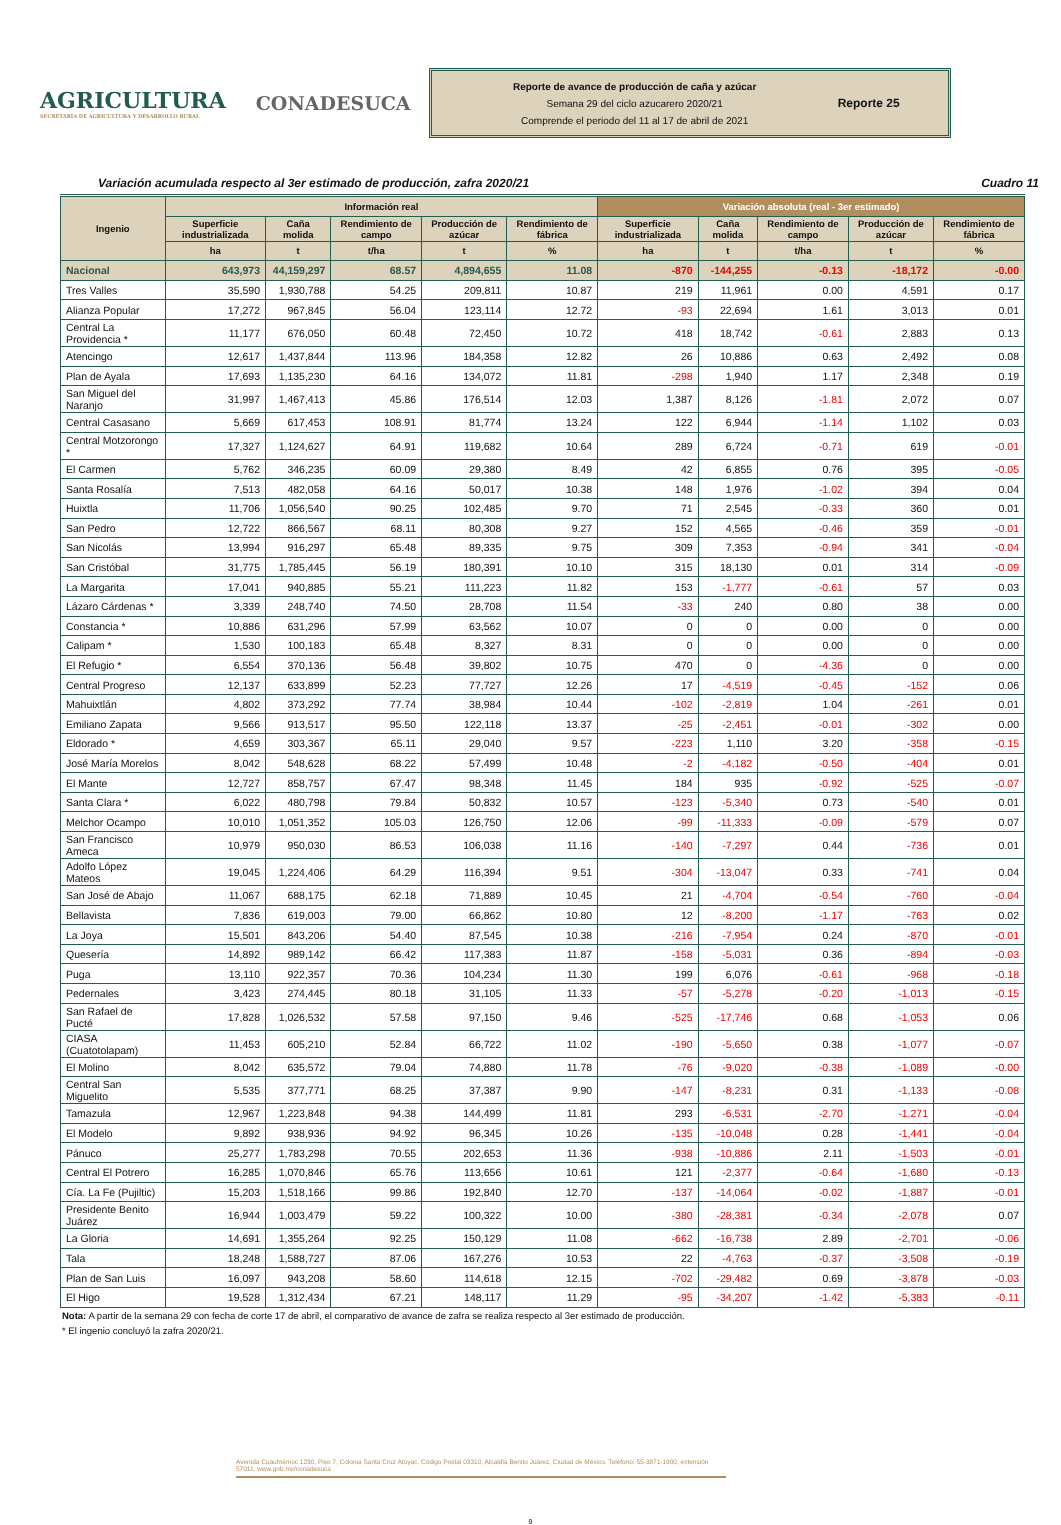AGRICULTURA
SECRETARÍA DE AGRICULTURA Y DESARROLLO RURAL
CONADESUCA
Reporte de avance de producción de caña y azúcar
Semana 29 del ciclo azucarero 2020/21
Comprende el periodo del 11 al 17 de abril de 2021
Reporte 25
Variación acumulada respecto al 3er estimado de producción, zafra 2020/21 Cuadro 11
| Ingenio | Información real | | | | | Variación absoluta (real - 3er estimado) | | | | |
| --- | --- | --- | --- | --- | --- | --- | --- | --- | --- | --- |
| | Superficie industrializada | Caña molida | Rendimiento de campo | Producción de azúcar | Rendimiento de fábrica | Superficie industrializada | Caña molida | Rendimiento de campo | Producción de azúcar | Rendimiento de fábrica |
| | ha | t | t/ha | t | % | ha | t | t/ha | t | % |
| Nacional | 643,973 | 44,159,297 | 68.57 | 4,894,655 | 11.08 | -870 | -144,255 | -0.13 | -18,172 | -0.00 |
| Tres Valles | 35,590 | 1,930,788 | 54.25 | 209,811 | 10.87 | 219 | 11,961 | 0.00 | 4,591 | 0.17 |
| Alianza Popular | 17,272 | 967,845 | 56.04 | 123,114 | 12.72 | -93 | 22,694 | 1.61 | 3,013 | 0.01 |
| Central La Providencia * | 11,177 | 676,050 | 60.48 | 72,450 | 10.72 | 418 | 18,742 | -0.61 | 2,883 | 0.13 |
| Atencingo | 12,617 | 1,437,844 | 113.96 | 184,358 | 12.82 | 26 | 10,886 | 0.63 | 2,492 | 0.08 |
| Plan de Ayala | 17,693 | 1,135,230 | 64.16 | 134,072 | 11.81 | -298 | 1,940 | 1.17 | 2,348 | 0.19 |
| San Miguel del Naranjo | 31,997 | 1,467,413 | 45.86 | 176,514 | 12.03 | 1,387 | 8,126 | -1.81 | 2,072 | 0.07 |
| Central Casasano | 5,669 | 617,453 | 108.91 | 81,774 | 13.24 | 122 | 6,944 | -1.14 | 1,102 | 0.03 |
| Central Motzorongo * | 17,327 | 1,124,627 | 64.91 | 119,682 | 10.64 | 289 | 6,724 | -0.71 | 619 | -0.01 |
| El Carmen | 5,762 | 346,235 | 60.09 | 29,380 | 8.49 | 42 | 6,855 | 0.76 | 395 | -0.05 |
| Santa Rosalía | 7,513 | 482,058 | 64.16 | 50,017 | 10.38 | 148 | 1,976 | -1.02 | 394 | 0.04 |
| Huixtla | 11,706 | 1,056,540 | 90.25 | 102,485 | 9.70 | 71 | 2,545 | -0.33 | 360 | 0.01 |
| San Pedro | 12,722 | 866,567 | 68.11 | 80,308 | 9.27 | 152 | 4,565 | -0.46 | 359 | -0.01 |
| San Nicolás | 13,994 | 916,297 | 65.48 | 89,335 | 9.75 | 309 | 7,353 | -0.94 | 341 | -0.04 |
| San Cristóbal | 31,775 | 1,785,445 | 56.19 | 180,391 | 10.10 | 315 | 18,130 | 0.01 | 314 | -0.09 |
| La Margarita | 17,041 | 940,885 | 55.21 | 111,223 | 11.82 | 153 | -1,777 | -0.61 | 57 | 0.03 |
| Lázaro Cárdenas * | 3,339 | 248,740 | 74.50 | 28,708 | 11.54 | -33 | 240 | 0.80 | 38 | 0.00 |
| Constancia * | 10,886 | 631,296 | 57.99 | 63,562 | 10.07 | 0 | 0 | 0.00 | 0 | 0.00 |
| Calipam * | 1,530 | 100,183 | 65.48 | 8,327 | 8.31 | 0 | 0 | 0.00 | 0 | 0.00 |
| El Refugio * | 6,554 | 370,136 | 56.48 | 39,802 | 10.75 | 470 | 0 | -4.36 | 0 | 0.00 |
| Central Progreso | 12,137 | 633,899 | 52.23 | 77,727 | 12.26 | 17 | -4,519 | -0.45 | -152 | 0.06 |
| Mahuixtlán | 4,802 | 373,292 | 77.74 | 38,984 | 10.44 | -102 | -2,819 | 1.04 | -261 | 0.01 |
| Emiliano Zapata | 9,566 | 913,517 | 95.50 | 122,118 | 13.37 | -25 | -2,451 | -0.01 | -302 | 0.00 |
| Eldorado * | 4,659 | 303,367 | 65.11 | 29,040 | 9.57 | -223 | 1,110 | 3.20 | -358 | -0.15 |
| José María Morelos | 8,042 | 548,628 | 68.22 | 57,499 | 10.48 | -2 | -4,182 | -0.50 | -404 | 0.01 |
| El Mante | 12,727 | 858,757 | 67.47 | 98,348 | 11.45 | 184 | 935 | -0.92 | -525 | -0.07 |
| Santa Clara * | 6,022 | 480,798 | 79.84 | 50,832 | 10.57 | -123 | -5,340 | 0.73 | -540 | 0.01 |
| Melchor Ocampo | 10,010 | 1,051,352 | 105.03 | 126,750 | 12.06 | -99 | -11,333 | -0.09 | -579 | 0.07 |
| San Francisco Ameca | 10,979 | 950,030 | 86.53 | 106,038 | 11.16 | -140 | -7,297 | 0.44 | -736 | 0.01 |
| Adolfo López Mateos | 19,045 | 1,224,406 | 64.29 | 116,394 | 9.51 | -304 | -13,047 | 0.33 | -741 | 0.04 |
| San José de Abajo | 11,067 | 688,175 | 62.18 | 71,889 | 10.45 | 21 | -4,704 | -0.54 | -760 | -0.04 |
| Bellavista | 7,836 | 619,003 | 79.00 | 66,862 | 10.80 | 12 | -8,200 | -1.17 | -763 | 0.02 |
| La Joya | 15,501 | 843,206 | 54.40 | 87,545 | 10.38 | -216 | -7,954 | 0.24 | -870 | -0.01 |
| Quesería | 14,892 | 989,142 | 66.42 | 117,383 | 11.87 | -158 | -5,031 | 0.36 | -894 | -0.03 |
| Puga | 13,110 | 922,357 | 70.36 | 104,234 | 11.30 | 199 | 6,076 | -0.61 | -968 | -0.18 |
| Pedernales | 3,423 | 274,445 | 80.18 | 31,105 | 11.33 | -57 | -5,278 | -0.20 | -1,013 | -0.15 |
| San Rafael de Pucté | 17,828 | 1,026,532 | 57.58 | 97,150 | 9.46 | -525 | -17,746 | 0.68 | -1,053 | 0.06 |
| CIASA (Cuatotolapam) | 11,453 | 605,210 | 52.84 | 66,722 | 11.02 | -190 | -5,650 | 0.38 | -1,077 | -0.07 |
| El Molino | 8,042 | 635,572 | 79.04 | 74,880 | 11.78 | -76 | -9,020 | -0.38 | -1,089 | -0.00 |
| Central San Miguelito | 5,535 | 377,771 | 68.25 | 37,387 | 9.90 | -147 | -8,231 | 0.31 | -1,133 | -0.08 |
| Tamazula | 12,967 | 1,223,848 | 94.38 | 144,499 | 11.81 | 293 | -6,531 | -2.70 | -1,271 | -0.04 |
| El Modelo | 9,892 | 938,936 | 94.92 | 96,345 | 10.26 | -135 | -10,048 | 0.28 | -1,441 | -0.04 |
| Pánuco | 25,277 | 1,783,298 | 70.55 | 202,653 | 11.36 | -938 | -10,886 | 2.11 | -1,503 | -0.01 |
| Central El Potrero | 16,285 | 1,070,846 | 65.76 | 113,656 | 10.61 | 121 | -2,377 | -0.64 | -1,680 | -0.13 |
| Cía. La Fe (Pujiltic) | 15,203 | 1,518,166 | 99.86 | 192,840 | 12.70 | -137 | -14,064 | -0.02 | -1,887 | -0.01 |
| Presidente Benito Juárez | 16,944 | 1,003,479 | 59.22 | 100,322 | 10.00 | -380 | -28,381 | -0.34 | -2,078 | 0.07 |
| La Gloria | 14,691 | 1,355,264 | 92.25 | 150,129 | 11.08 | -662 | -16,738 | 2.89 | -2,701 | -0.06 |
| Tala | 18,248 | 1,588,727 | 87.06 | 167,276 | 10.53 | 22 | -4,763 | -0.37 | -3,508 | -0.19 |
| Plan de San Luis | 16,097 | 943,208 | 58.60 | 114,618 | 12.15 | -702 | -29,482 | 0.69 | -3,878 | -0.03 |
| El Higo | 19,528 | 1,312,434 | 67.21 | 148,117 | 11.29 | -95 | -34,207 | -1.42 | -5,383 | -0.11 |
Nota: A partir de la semana 29 con fecha de corte 17 de abril, el comparativo de avance de zafra se realiza respecto al 3er estimado de producción.
* El ingenio concluyó la zafra 2020/21.
Avenida Cuauhtémoc 1230, Piso 7, Colonia Santa Cruz Atoyac, Código Postal 03310, Alcaldía Benito Juárez, Ciudad de México. Teléfono: 55-3871-1900, extensión 57011, www.gob.mx/conadesuca
9